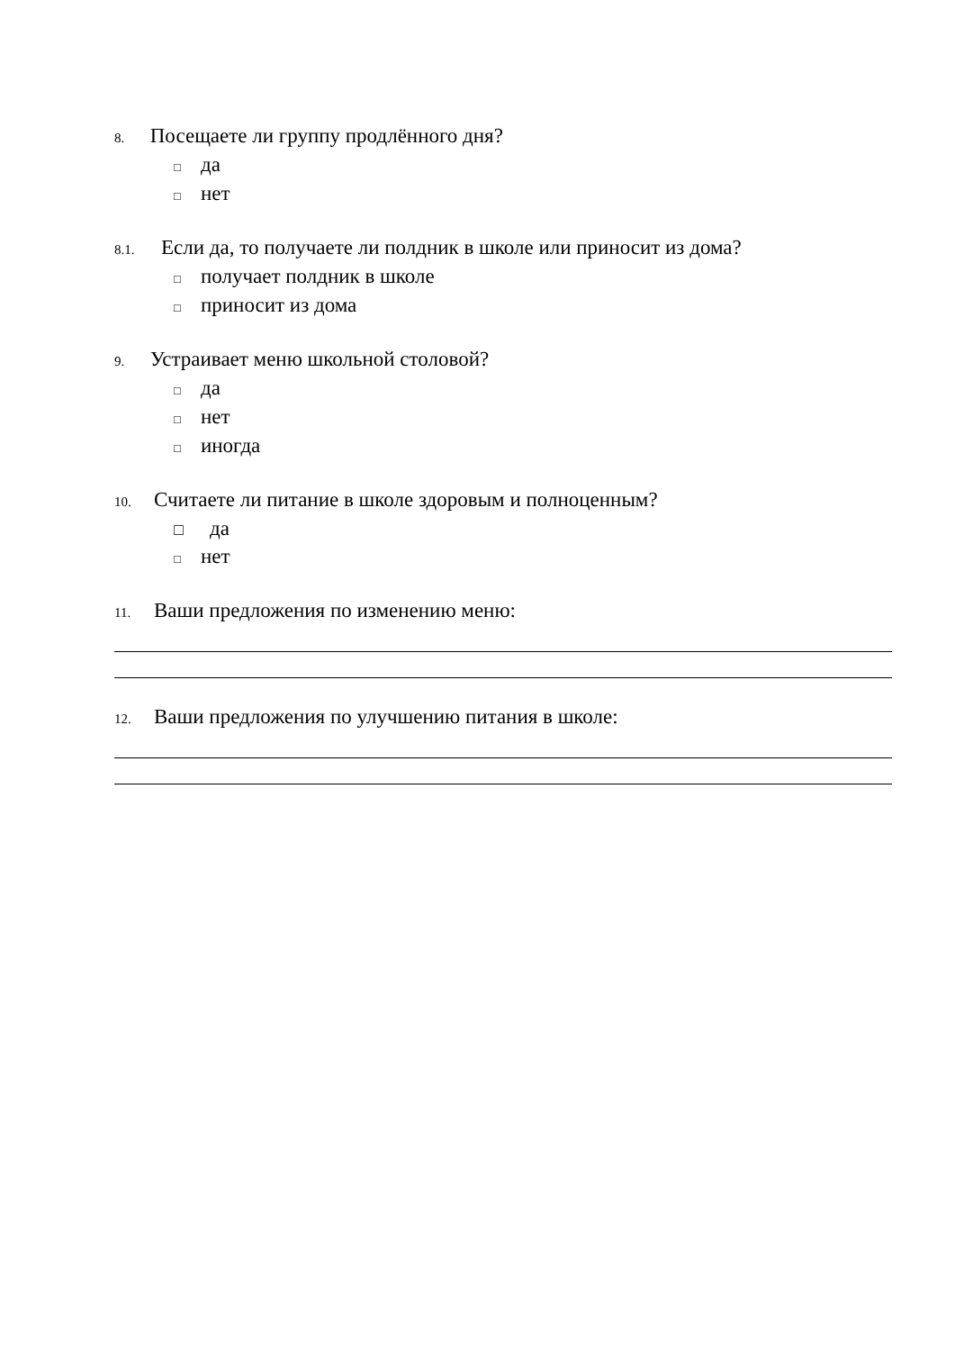8. Посещаете ли группу продлённого дня?
□ да
□ нет
8.1. Если да, то получаете ли полдник в школе или приносит из дома?
□ получает полдник в школе
□ приносит из дома
9. Устраивает меню школьной столовой?
□ да
□ нет
□ иногда
10. Считаете ли питание в школе здоровым и полноценным?
□ да
□ нет
11. Ваши предложения по изменению меню:
12. Ваши предложения по улучшению питания в школе: